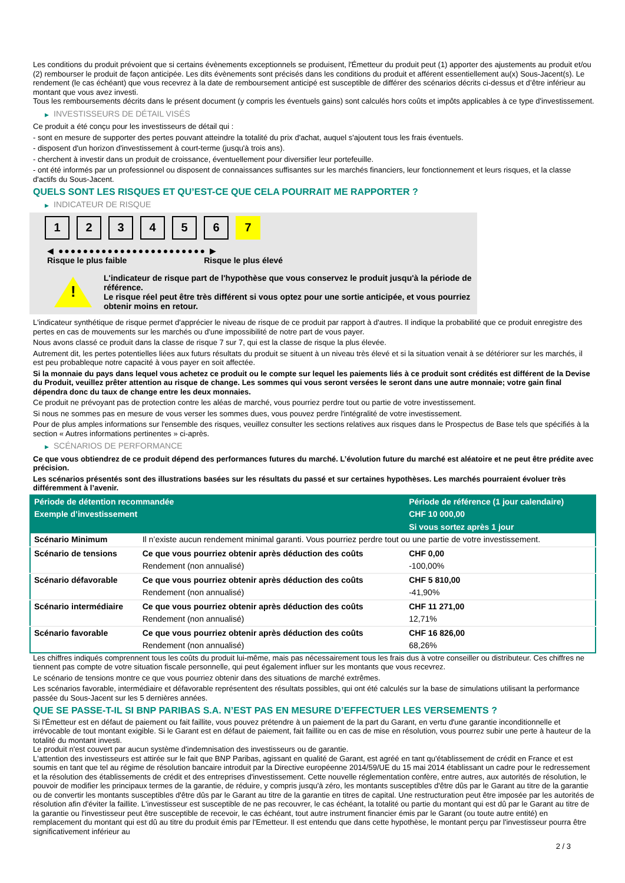Les conditions du produit prévoient que si certains évènements exceptionnels se produisent, l'Émetteur du produit peut (1) apporter des ajustements au produit et/ou (2) rembourser le produit de façon anticipée. Les dits évènements sont précisés dans les conditions du produit et afférent essentiellement au(x) Sous-Jacent(s). Le rendement (le cas échéant) que vous recevrez à la date de remboursement anticipé est susceptible de différer des scénarios décrits ci-dessus et d’être inférieur au montant que vous avez investi.
Tous les remboursements décrits dans le présent document (y compris les éventuels gains) sont calculés hors coûts et impôts applicables à ce type d'investissement.
▶ INVESTISSEURS DE DÉTAIL VISÉS
Ce produit a été conçu pour les investisseurs de détail qui :
- sont en mesure de supporter des pertes pouvant atteindre la totalité du prix d'achat, auquel s'ajoutent tous les frais éventuels.
- disposent d'un horizon d'investissement à court-terme (jusqu'à trois ans).
- cherchent à investir dans un produit de croissance, éventuellement pour diversifier leur portefeuille.
- ont été informés par un professionnel ou disposent de connaissances suffisantes sur les marchés financiers, leur fonctionnement et leurs risques, et la classe d'actifs du Sous-Jacent.
QUELS SONT LES RISQUES ET QU’EST-CE QUE CELA POURRAIT ME RAPPORTER ?
▶ INDICATEUR DE RISQUE
1 2 3 4 5 6 7
◀ ●●●●●●●●●●●●●●●●●●●●●●●● ▶
Risque le plus faible Risque le plus élevé
!
L'indicateur de risque part de l'hypothèse que vous conservez le produit jusqu'à la période de référence.
Le risque réel peut être très différent si vous optez pour une sortie anticipée, et vous pourriez obtenir moins en retour.
L'indicateur synthétique de risque permet d'apprécier le niveau de risque de ce produit par rapport à d'autres. Il indique la probabilité que ce produit enregistre des pertes en cas de mouvements sur les marchés ou d'une impossibilité de notre part de vous payer.
Nous avons classé ce produit dans la classe de risque 7 sur 7, qui est la classe de risque la plus élevée.
Autrement dit, les pertes potentielles liées aux futurs résultats du produit se situent à un niveau très élevé et si la situation venait à se détériorer sur les marchés, il est peu probableque notre capacité à vous payer en soit affectée.
Si la monnaie du pays dans lequel vous achetez ce produit ou le compte sur lequel les paiements liés à ce produit sont crédités est différent de la Devise du Produit, veuillez prêter attention au risque de change. Les sommes qui vous seront versées le seront dans une autre monnaie; votre gain final dépendra donc du taux de change entre les deux monnaies.
Ce produit ne prévoyant pas de protection contre les aléas de marché, vous pourriez perdre tout ou partie de votre investissement.
Si nous ne sommes pas en mesure de vous verser les sommes dues, vous pouvez perdre l'intégralité de votre investissement.
Pour de plus amples informations sur l'ensemble des risques, veuillez consulter les sections relatives aux risques dans le Prospectus de Base tels que spécifiés à la section « Autres informations pertinentes » ci-après.
▶ SCÉNARIOS DE PERFORMANCE
Ce que vous obtiendrez de ce produit dépend des performances futures du marché. L’évolution future du marché est aléatoire et ne peut être prédite avec précision.
Les scénarios présentés sont des illustrations basées sur les résultats du passé et sur certaines hypothèses. Les marchés pourraient évoluer très différemment à l’avenir.
| Période de détention recommandée | | Période de référence (1 jour calendaire) |
| --- | --- | --- |
| Exemple d’investissement | | CHF 10 000,00 |
| | | Si vous sortez après 1 jour |
| Scénario Minimum | Il n’existe aucun rendement minimal garanti. Vous pourriez perdre tout ou une partie de votre investissement. | |
| Scénario de tensions | Ce que vous pourriez obtenir après déduction des coûts | CHF 0,00 |
| | Rendement (non annualisé) | -100,00% |
| Scénario défavorable | Ce que vous pourriez obtenir après déduction des coûts | CHF 5 810,00 |
| | Rendement (non annualisé) | -41,90% |
| Scénario intermédiaire | Ce que vous pourriez obtenir après déduction des coûts | CHF 11 271,00 |
| | Rendement (non annualisé) | 12,71% |
| Scénario favorable | Ce que vous pourriez obtenir après déduction des coûts | CHF 16 826,00 |
| | Rendement (non annualisé) | 68,26% |
Les chiffres indiqués comprennent tous les coûts du produit lui-même, mais pas nécessairement tous les frais dus à votre conseiller ou distributeur. Ces chiffres ne tiennent pas compte de votre situation fiscale personnelle, qui peut également influer sur les montants que vous recevrez.
Le scénario de tensions montre ce que vous pourriez obtenir dans des situations de marché extrêmes.
Les scénarios favorable, intermédiaire et défavorable représentent des résultats possibles, qui ont été calculés sur la base de simulations utilisant la performance passée du Sous-Jacent sur les 5 dernières années.
QUE SE PASSE-T-IL SI BNP PARIBAS S.A. N’EST PAS EN MESURE D’EFFECTUER LES VERSEMENTS ?
Si l'Émetteur est en défaut de paiement ou fait faillite, vous pouvez prétendre à un paiement de la part du Garant, en vertu d'une garantie inconditionnelle et irrévocable de tout montant exigible. Si le Garant est en défaut de paiement, fait faillite ou en cas de mise en résolution, vous pourrez subir une perte à hauteur de la totalité du montant investi.
Le produit n'est couvert par aucun système d'indemnisation des investisseurs ou de garantie.
L'attention des investisseurs est attirée sur le fait que BNP Paribas, agissant en qualité de Garant, est agréé en tant qu'établissement de crédit en France et est soumis en tant que tel au régime de résolution bancaire introduit par la Directive européenne 2014/59/UE du 15 mai 2014 établissant un cadre pour le redressement et la résolution des établissements de crédit et des entreprises d'investissement. Cette nouvelle réglementation confère, entre autres, aux autorités de résolution, le pouvoir de modifier les principaux termes de la garantie, de réduire, y compris jusqu'à zéro, les montants susceptibles d'être dûs par le Garant au titre de la garantie ou de convertir les montants susceptibles d'être dûs par le Garant au titre de la garantie en titres de capital. Une restructuration peut être imposée par les autorités de résolution afin d'éviter la faillite. L'investisseur est susceptible de ne pas recouvrer, le cas échéant, la totalité ou partie du montant qui est dû par le Garant au titre de la garantie ou l'investisseur peut être susceptible de recevoir, le cas échéant, tout autre instrument financier émis par le Garant (ou toute autre entité) en remplacement du montant qui est dû au titre du produit émis par l'Emetteur. Il est entendu que dans cette hypothèse, le montant perçu par l'investisseur pourra être significativement inférieur au
2 / 3